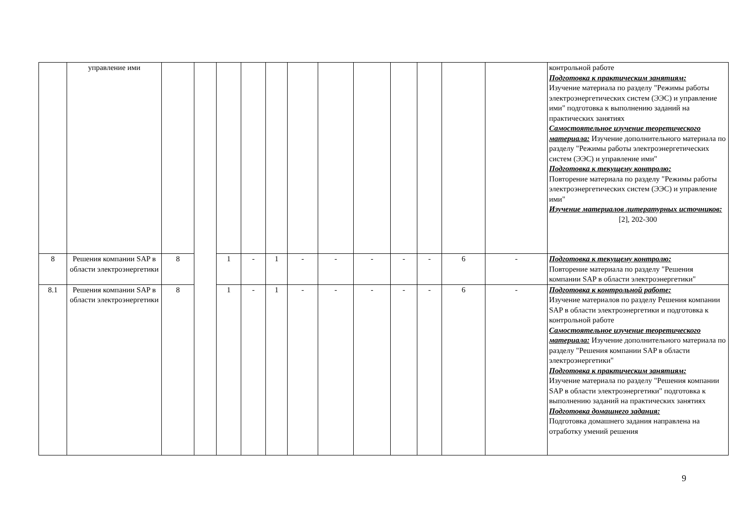| | управление ими | | | | | | | | | | | | | контрольной работе Подготовка к практическим занятиям: Изучение материала по разделу "Режимы работы электроэнергетических систем (ЭЭС) и управление ими" подготовка к выполнению заданий на практических занятиях Самостоятельное изучение теоретического материала: Изучение дополнительного материала по разделу "Режимы работы электроэнергетических систем (ЭЭС) и управление ими" Подготовка к текущему контролю: Повторение материала по разделу "Режимы работы электроэнергетических систем (ЭЭС) и управление ими" Изучение материалов литературных источников: [2], 202-300 |
| 8 | Решения компании SAP в области электроэнергетики | 8 | | 1 | - | 1 | - | - | - | - | - | 6 | - | Подготовка к текущему контролю: Повторение материала по разделу "Решения компании SAP в области электроэнергетики" |
| 8.1 | Решения компании SAP в области электроэнергетики | 8 | | 1 | - | 1 | - | - | - | - | - | 6 | - | Подготовка к контрольной работе: Изучение материалов по разделу Решения компании SAP в области электроэнергетики и подготовка к контрольной работе Самостоятельное изучение теоретического материала: Изучение дополнительного материала по разделу "Решения компании SAP в области электроэнергетики" Подготовка к практическим занятиям: Изучение материала по разделу "Решения компании SAP в области электроэнергетики" подготовка к выполнению заданий на практических занятиях Подготовка домашнего задания: Подготовка домашнего задания направлена на отработку умений решения |
9